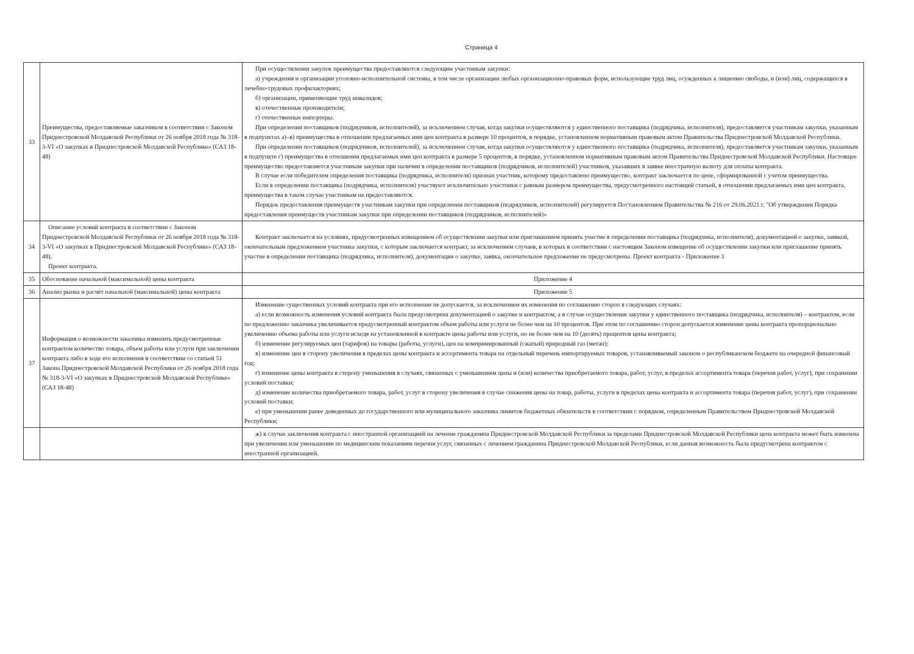Страница 4
| 33 | Преимущества, предоставляемые заказчиком в соответствии с Законом Приднестровской Молдавской Республики от 26 ноября 2018 года № 318-3-VI «О закупках в Приднестровской Молдавской Республике» (САЗ 18-48) | При осуществлении закупок преимущества предоставляются следующим участникам закупки: а) учреждения и организации уголовно-исполнительной системы, в том числе организации любых организационно-правовых форм, использующие труд лиц, осужденных к лишению свободы, и (или) лиц, содержащихся в лечебно-трудовых профилакториях; б) организации, применяющие труд инвалидов; в) отечественные производители; г) отечественные импортеры. При определении поставщиков (подрядчиков, исполнителей), за исключением случая, когда закупки осуществляются у единственного поставщика (подрядчика, исполнителя), предоставляется участникам закупки, указанным в подпунктах а)–в) преимущества в отношении предлагаемых ими цен контракта в размере 10 процентов, в порядке, установленном нормативным правовым актом Правительства Приднестровской Молдавской Республики. При определении поставщиков (подрядчиков, исполнителей), за исключением случая, когда закупки осуществляются у единственного поставщика (подрядчика, исполнителя), предоставляется участникам закупки, указанным в подпункте г) преимущества в отношении предлагаемых ими цен контракта в размере 5 процентов, в порядке, установленном нормативным правовым актом Правительства Приднестровской Молдавской Республики. Настоящее преимущество предоставляется участникам закупки при наличии в определении поставщиков (подрядчиков, исполнителей) участников, указавших в заявке иностранную валюту для оплаты контракта. В случае если победителем определения поставщика (подрядчика, исполнителя) признан участник, которому предоставлено преимущество, контракт заключается по цене, сформированной с учетом преимущества. Если в определении поставщика (подрядчика, исполнителя) участвуют исключительно участники с равным размером преимущества, предусмотренного настоящей статьей, в отношении предлагаемых ими цен контракта, преимущества в таком случае участникам не предоставляются. Порядок предоставления преимуществ участникам закупки при определении поставщиков (подрядчиков, исполнителей) регулируется Постановлением Правительства № 216 от 29.06.2021 г. "Об утверждении Порядка предоставления преимуществ участникам закупки при определении поставщиков (подрядчиков, исполнителей)» |
| 34 | Описание условий контракта в соответствии с Законом Приднестровской Молдавской Республики от 26 ноября 2018 года № 318-3-VI «О закупках в Приднестровской Молдавской Республике» (САЗ 18-48). Проект контракта. | Контракт заключается на условиях, предусмотренных извещением об осуществлении закупки или приглашением принять участие в определении поставщика (подрядчика, исполнителя), документацией о закупке, заявкой, окончательным предложением участника закупки, с которым заключается контракт, за исключением случаев, в которых в соответствии с настоящим Законом извещение об осуществлении закупки или приглашение принять участие в определении поставщика (подрядчика, исполнителя), документация о закупке, заявка, окончательное предложение не предусмотрены. Проект контракта - Приложение 3 |
| 35 | Обоснование начальной (максимальной) цены контракта | Приложение 4 |
| 36 | Анализ рынка и расчёт начальной (максимальной) цены контракта | Приложение 5 |
| 37 | Информация о возможности заказчика изменить предусмотренные контрактом количество товара, объем работы или услуги при заключении контракта либо в ходе его исполнения в соответствии со статьей 51 Закона Приднестровской Молдавской Республики от 26 ноября 2018 года № 318-3-VI «О закупках в Приднестровской Молдавской Республике» (САЗ 18-48) | Изменение существенных условий контракта при его исполнении не допускается, за исключением их изменения по соглашению сторон в следующих случаях: а) если возможность изменения условий контракта была предусмотрена документацией о закупке и контрактом, а в случае осуществления закупки у единственного поставщика (подрядчика, исполнителя) – контрактом, если по предложению заказчика увеличивается предусмотренный контрактом объем работы или услуги не более чем на 10 процентов. При этом по соглашению сторон допускается изменение цены контракта пропорционально увеличению объема работы или услуги исходя из установленной в контракте цены работы или услуги, но не более чем на 10 (десять) процентов цены контракта; б) изменение регулируемых цен (тарифов) на товары (работы, услуги), цен на компримированный (сжатый) природный газ (метан); в) изменение цен в сторону увеличения в пределах цены контракта и ассортимента товара на отдельный перечень импортируемых товаров, устанавливаемый законом о республиканском бюджете на очередной финансовый год; г) изменение цены контракта в сторону уменьшения в случаях, связанных с уменьшением цены и (или) количества приобретаемого товара, работ, услуг, в пределах ассортимента товара (перечня работ, услуг), при сохранении условий поставки; д) изменение количества приобретаемого товара, работ, услуг в сторону увеличения в случае снижения цены на товар, работы, услуги в пределах цены контракта и ассортимента товара (перечня работ, услуг), при сохранении условий поставки; е) при уменьшении ранее доведенных до государственного или муниципального заказчика лимитов бюджетных обязательств в соответствии с порядком, определенным Правительством Приднестровской Молдавской Республики; |
| | | ж) в случае заключения контракта с иностранной организацией на лечение гражданина Приднестровской Молдавской Республики за пределами Приднестровской Молдавской Республики цена контракта может быть изменена при увеличении или уменьшении по медицинским показаниям перечня услуг, связанных с лечением гражданина Приднестровской Молдавской Республики, если данная возможность была предусмотрена контрактом с иностранной организацией. |